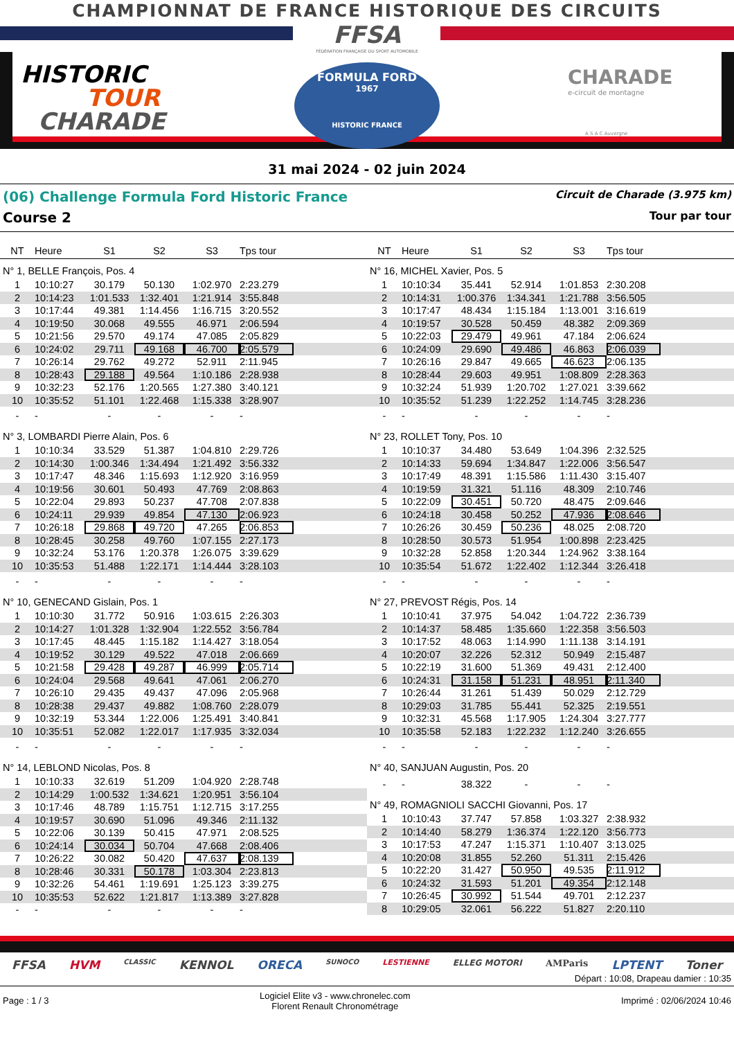CHAMPIONNAT DE FRANCE HISTORIQUE DES CIRCUITS
FFSA
FÉDÉRATION FRANÇAISE DU SPORT AUTOMOBILE
HISTORIC
TOUR
CHARADE
FORMULA FORD
1967
HISTORIC FRANCE
CHARADE
e-circuit de montagne
A S A C Auvergne
31 mai 2024 - 02 juin 2024
(06) Challenge Formula Ford Historic France Circuit de Charade (3.975 km)
Course 2 Tour par tour
| NT | Heure | S1 | S2 | S3 | Tps tour | |
| --- | --- | --- | --- | --- | --- | --- |
| N° 1, BELLE François, Pos. 4 | | | | | | |
| 1 | 10:10:27 | 30.179 | 50.130 | 1:02.970 | 2:23.279 | |
| 2 | 10:14:23 | 1:01.533 | 1:32.401 | 1:21.914 | 3:55.848 | |
| 3 | 10:17:44 | 49.381 | 1:14.456 | 1:16.715 | 3:20.552 | |
| 4 | 10:19:50 | 30.068 | 49.555 | 46.971 | 2:06.594 | |
| 5 | 10:21:56 | 29.570 | 49.174 | 47.085 | 2:05.829 | |
| 6 | 10:24:02 | 29.711 | 49.168 | 46.700 | 2:05.579 | |
| 7 | 10:26:14 | 29.762 | 49.272 | 52.911 | 2:11.945 | |
| 8 | 10:28:43 | 29.188 | 49.564 | 1:10.186 | 2:28.938 | |
| 9 | 10:32:23 | 52.176 | 1:20.565 | 1:27.380 | 3:40.121 | |
| 10 | 10:35:52 | 51.101 | 1:22.468 | 1:15.338 | 3:28.907 | |
| - | - | - | - | - | - | |
| N° 3, LOMBARDI Pierre Alain, Pos. 6 | | | | | | |
| 1 | 10:10:34 | 33.529 | 51.387 | 1:04.810 | 2:29.726 | |
| 2 | 10:14:30 | 1:00.346 | 1:34.494 | 1:21.492 | 3:56.332 | |
| 3 | 10:17:47 | 48.346 | 1:15.693 | 1:12.920 | 3:16.959 | |
| 4 | 10:19:56 | 30.601 | 50.493 | 47.769 | 2:08.863 | |
| 5 | 10:22:04 | 29.893 | 50.237 | 47.708 | 2:07.838 | |
| 6 | 10:24:11 | 29.939 | 49.854 | 47.130 | 2:06.923 | |
| 7 | 10:26:18 | 29.868 | 49.720 | 47.265 | 2:06.853 | |
| 8 | 10:28:45 | 30.258 | 49.760 | 1:07.155 | 2:27.173 | |
| 9 | 10:32:24 | 53.176 | 1:20.378 | 1:26.075 | 3:39.629 | |
| 10 | 10:35:53 | 51.488 | 1:22.171 | 1:14.444 | 3:28.103 | |
| - | - | - | - | - | - | |
| N° 10, GENECAND Gislain, Pos. 1 | | | | | | |
| 1 | 10:10:30 | 31.772 | 50.916 | 1:03.615 | 2:26.303 | |
| 2 | 10:14:27 | 1:01.328 | 1:32.904 | 1:22.552 | 3:56.784 | |
| 3 | 10:17:45 | 48.445 | 1:15.182 | 1:14.427 | 3:18.054 | |
| 4 | 10:19:52 | 30.129 | 49.522 | 47.018 | 2:06.669 | |
| 5 | 10:21:58 | 29.428 | 49.287 | 46.999 | 2:05.714 | |
| 6 | 10:24:04 | 29.568 | 49.641 | 47.061 | 2:06.270 | |
| 7 | 10:26:10 | 29.435 | 49.437 | 47.096 | 2:05.968 | |
| 8 | 10:28:38 | 29.437 | 49.882 | 1:08.760 | 2:28.079 | |
| 9 | 10:32:19 | 53.344 | 1:22.006 | 1:25.491 | 3:40.841 | |
| 10 | 10:35:51 | 52.082 | 1:22.017 | 1:17.935 | 3:32.034 | |
| - | - | - | - | - | - | |
| N° 14, LEBLOND Nicolas, Pos. 8 | | | | | | |
| 1 | 10:10:33 | 32.619 | 51.209 | 1:04.920 | 2:28.748 | |
| 2 | 10:14:29 | 1:00.532 | 1:34.621 | 1:20.951 | 3:56.104 | |
| 3 | 10:17:46 | 48.789 | 1:15.751 | 1:12.715 | 3:17.255 | |
| 4 | 10:19:57 | 30.690 | 51.096 | 49.346 | 2:11.132 | |
| 5 | 10:22:06 | 30.139 | 50.415 | 47.971 | 2:08.525 | |
| 6 | 10:24:14 | 30.034 | 50.704 | 47.668 | 2:08.406 | |
| 7 | 10:26:22 | 30.082 | 50.420 | 47.637 | 2:08.139 | |
| 8 | 10:28:46 | 30.331 | 50.178 | 1:03.304 | 2:23.813 | |
| 9 | 10:32:26 | 54.461 | 1:19.691 | 1:25.123 | 3:39.275 | |
| 10 | 10:35:53 | 52.622 | 1:21.817 | 1:13.389 | 3:27.828 | |
| - | - | - | - | - | - | |
| NT | Heure | S1 | S2 | S3 | Tps tour | |
| --- | --- | --- | --- | --- | --- | --- |
| N° 16, MICHEL Xavier, Pos. 5 | | | | | | |
| 1 | 10:10:34 | 35.441 | 52.914 | 1:01.853 | 2:30.208 | |
| 2 | 10:14:31 | 1:00.376 | 1:34.341 | 1:21.788 | 3:56.505 | |
| 3 | 10:17:47 | 48.434 | 1:15.184 | 1:13.001 | 3:16.619 | |
| 4 | 10:19:57 | 30.528 | 50.459 | 48.382 | 2:09.369 | |
| 5 | 10:22:03 | 29.479 | 49.961 | 47.184 | 2:06.624 | |
| 6 | 10:24:09 | 29.690 | 49.486 | 46.863 | 2:06.039 | |
| 7 | 10:26:16 | 29.847 | 49.665 | 46.623 | 2:06.135 | |
| 8 | 10:28:44 | 29.603 | 49.951 | 1:08.809 | 2:28.363 | |
| 9 | 10:32:24 | 51.939 | 1:20.702 | 1:27.021 | 3:39.662 | |
| 10 | 10:35:52 | 51.239 | 1:22.252 | 1:14.745 | 3:28.236 | |
| - | - | - | - | - | - | |
| N° 23, ROLLET Tony, Pos. 10 | | | | | | |
| 1 | 10:10:37 | 34.480 | 53.649 | 1:04.396 | 2:32.525 | |
| 2 | 10:14:33 | 59.694 | 1:34.847 | 1:22.006 | 3:56.547 | |
| 3 | 10:17:49 | 48.391 | 1:15.586 | 1:11.430 | 3:15.407 | |
| 4 | 10:19:59 | 31.321 | 51.116 | 48.309 | 2:10.746 | |
| 5 | 10:22:09 | 30.451 | 50.720 | 48.475 | 2:09.646 | |
| 6 | 10:24:18 | 30.458 | 50.252 | 47.936 | 2:08.646 | |
| 7 | 10:26:26 | 30.459 | 50.236 | 48.025 | 2:08.720 | |
| 8 | 10:28:50 | 30.573 | 51.954 | 1:00.898 | 2:23.425 | |
| 9 | 10:32:28 | 52.858 | 1:20.344 | 1:24.962 | 3:38.164 | |
| 10 | 10:35:54 | 51.672 | 1:22.402 | 1:12.344 | 3:26.418 | |
| - | - | - | - | - | - | |
| N° 27, PREVOST Régis, Pos. 14 | | | | | | |
| 1 | 10:10:41 | 37.975 | 54.042 | 1:04.722 | 2:36.739 | |
| 2 | 10:14:37 | 58.485 | 1:35.660 | 1:22.358 | 3:56.503 | |
| 3 | 10:17:52 | 48.063 | 1:14.990 | 1:11.138 | 3:14.191 | |
| 4 | 10:20:07 | 32.226 | 52.312 | 50.949 | 2:15.487 | |
| 5 | 10:22:19 | 31.600 | 51.369 | 49.431 | 2:12.400 | |
| 6 | 10:24:31 | 31.158 | 51.231 | 48.951 | 2:11.340 | |
| 7 | 10:26:44 | 31.261 | 51.439 | 50.029 | 2:12.729 | |
| 8 | 10:29:03 | 31.785 | 55.441 | 52.325 | 2:19.551 | |
| 9 | 10:32:31 | 45.568 | 1:17.905 | 1:24.304 | 3:27.777 | |
| 10 | 10:35:58 | 52.183 | 1:22.232 | 1:12.240 | 3:26.655 | |
| - | - | - | - | - | - | |
| N° 40, SANJUAN Augustin, Pos. 20 | | | | | | |
| - | - | 38.322 | - | - | - | |
| N° 49, ROMAGNIOLI SACCHI Giovanni, Pos. 17 | | | | | | |
| 1 | 10:10:43 | 37.747 | 57.858 | 1:03.327 | 2:38.932 | |
| 2 | 10:14:40 | 58.279 | 1:36.374 | 1:22.120 | 3:56.773 | |
| 3 | 10:17:53 | 47.247 | 1:15.371 | 1:10.407 | 3:13.025 | |
| 4 | 10:20:08 | 31.855 | 52.260 | 51.311 | 2:15.426 | |
| 5 | 10:22:20 | 31.427 | 50.950 | 49.535 | 2:11.912 | |
| 6 | 10:24:32 | 31.593 | 51.201 | 49.354 | 2:12.148 | |
| 7 | 10:26:45 | 30.992 | 51.544 | 49.701 | 2:12.237 | |
| 8 | 10:29:05 | 32.061 | 56.222 | 51.827 | 2:20.110 | |
FFSA HVM CLASSIC KENNOL ORECA SUNOCO LESTIENNE ELLEG MOTORI AMParis LPTENT Toner
Départ : 10:08, Drapeau damier : 10:35
Page : 1 / 3 Logiciel Elite v3 - www.chronelec.com
Florent Renault Chronométrage Imprimé : 02/06/2024 10:46